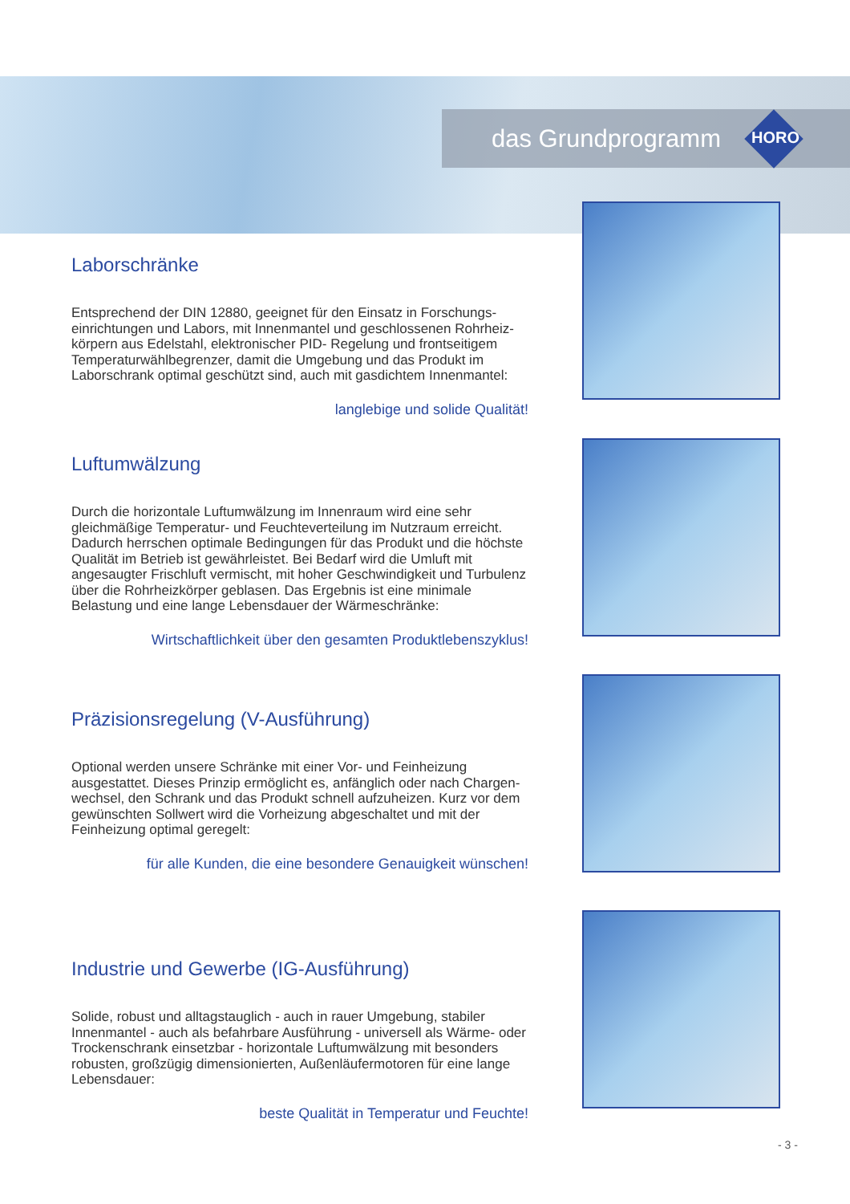das Grundprogramm
HORO
Laborschränke
Entsprechend der DIN 12880, geeignet für den Einsatz in Forschungs-einrichtungen und Labors, mit Innenmantel und geschlossenen Rohrheiz-körpern aus Edelstahl, elektronischer PID- Regelung und frontseitigem Temperaturwählbegrenzer, damit die Umgebung und das Produkt im Laborschrank optimal geschützt sind, auch mit gasdichtem Innenmantel:
langlebige und solide Qualität!
Luftumwälzung
Durch die horizontale Luftumwälzung im Innenraum wird eine sehr gleichmäßige Temperatur- und Feuchteverteilung im Nutzraum erreicht. Dadurch herrschen optimale Bedingungen für das Produkt und die höchste Qualität im Betrieb ist gewährleistet. Bei Bedarf wird die Umluft mit angesaugter Frischluft vermischt, mit hoher Geschwindigkeit und Turbulenz über die Rohrheizkörper geblasen. Das Ergebnis ist eine minimale Belastung und eine lange Lebensdauer der Wärmeschränke:
Wirtschaftlichkeit über den gesamten Produktlebenszyklus!
Präzisionsregelung (V-Ausführung)
Optional werden unsere Schränke mit einer Vor- und Feinheizung ausgestattet. Dieses Prinzip ermöglicht es, anfänglich oder nach Chargen-wechsel, den Schrank und das Produkt schnell aufzuheizen. Kurz vor dem gewünschten Sollwert wird die Vorheizung abgeschaltet und mit der Feinheizung optimal geregelt:
für alle Kunden, die eine besondere Genauigkeit wünschen!
Industrie und Gewerbe (IG-Ausführung)
Solide, robust und alltagstauglich - auch in rauer Umgebung, stabiler Innenmantel - auch als befahrbare Ausführung - universell als Wärme- oder Trockenschrank einsetzbar - horizontale Luftumwälzung mit besonders robusten, großzügig dimensionierten, Außenläufermotoren für eine lange Lebensdauer:
beste Qualität in Temperatur und Feuchte!
- 3 -